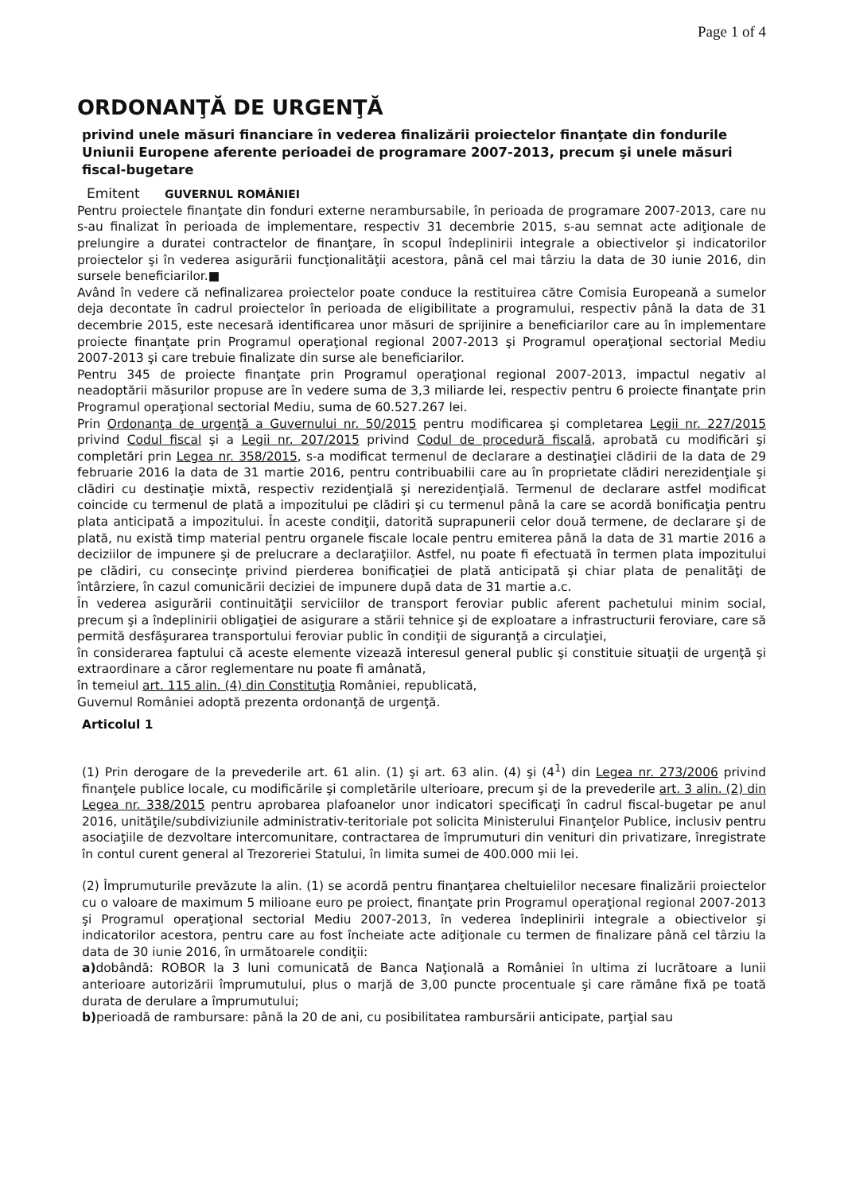Page 1 of 4
ORDONANŢĂ DE URGENŢĂ
privind unele măsuri financiare în vederea finalizării proiectelor finanţate din fondurile Uniunii Europene aferente perioadei de programare 2007-2013, precum şi unele măsuri fiscal-bugetare
Emitent GUVERNUL ROMÂNIEI
Pentru proiectele finanţate din fonduri externe nerambursabile, în perioada de programare 2007-2013, care nu s-au finalizat în perioada de implementare, respectiv 31 decembrie 2015, s-au semnat acte adiţionale de prelungire a duratei contractelor de finanţare, în scopul îndeplinirii integrale a obiectivelor şi indicatorilor proiectelor şi în vederea asigurării funcţionalităţii acestora, până cel mai târziu la data de 30 iunie 2016, din sursele beneficiarilor.■
Având în vedere că nefinalizarea proiectelor poate conduce la restituirea către Comisia Europeană a sumelor deja decontate în cadrul proiectelor în perioada de eligibilitate a programului, respectiv până la data de 31 decembrie 2015, este necesară identificarea unor măsuri de sprijinire a beneficiarilor care au în implementare proiecte finanţate prin Programul operaţional regional 2007-2013 şi Programul operaţional sectorial Mediu 2007-2013 şi care trebuie finalizate din surse ale beneficiarilor.
Pentru 345 de proiecte finanţate prin Programul operaţional regional 2007-2013, impactul negativ al neadoptării măsurilor propuse are în vedere suma de 3,3 miliarde lei, respectiv pentru 6 proiecte finanţate prin Programul operaţional sectorial Mediu, suma de 60.527.267 lei.
Prin Ordonanţa de urgenţă a Guvernului nr. 50/2015 pentru modificarea şi completarea Legii nr. 227/2015 privind Codul fiscal şi a Legii nr. 207/2015 privind Codul de procedură fiscală, aprobată cu modificări şi completări prin Legea nr. 358/2015, s-a modificat termenul de declarare a destinaţiei clădirii de la data de 29 februarie 2016 la data de 31 martie 2016, pentru contribuabilii care au în proprietate clădiri nerezidenţiale şi clădiri cu destinaţie mixtă, respectiv rezidenţială şi nerezidenţială. Termenul de declarare astfel modificat coincide cu termenul de plată a impozitului pe clădiri şi cu termenul până la care se acordă bonificaţia pentru plata anticipată a impozitului. În aceste condiţii, datorită suprapunerii celor două termene, de declarare şi de plată, nu există timp material pentru organele fiscale locale pentru emiterea până la data de 31 martie 2016 a deciziilor de impunere şi de prelucrare a declaraţiilor. Astfel, nu poate fi efectuată în termen plata impozitului pe clădiri, cu consecinţe privind pierderea bonificaţiei de plată anticipată şi chiar plata de penalităţi de întârziere, în cazul comunicării deciziei de impunere după data de 31 martie a.c.
În vederea asigurării continuităţii serviciilor de transport feroviar public aferent pachetului minim social, precum şi a îndeplinirii obligaţiei de asigurare a stării tehnice şi de exploatare a infrastructurii feroviare, care să permită desfăşurarea transportului feroviar public în condiţii de siguranţă a circulaţiei,
în considerarea faptului că aceste elemente vizează interesul general public şi constituie situaţii de urgenţă şi extraordinare a căror reglementare nu poate fi amânată,
în temeiul art. 115 alin. (4) din Constituţia României, republicată,
Guvernul României adoptă prezenta ordonanţă de urgenţă.
Articolul 1
(1) Prin derogare de la prevederile art. 61 alin. (1) şi art. 63 alin. (4) şi (4<sup>1</sup>) din Legea nr. 273/2006 privind finanţele publice locale, cu modificările şi completările ulterioare, precum şi de la prevederile art. 3 alin. (2) din Legea nr. 338/2015 pentru aprobarea plafoanelor unor indicatori specificaţi în cadrul fiscal-bugetar pe anul 2016, unităţile/subdiviziunile administrativ-teritoriale pot solicita Ministerului Finanţelor Publice, inclusiv pentru asociaţiile de dezvoltare intercomunitare, contractarea de împrumuturi din venituri din privatizare, înregistrate în contul curent general al Trezoreriei Statului, în limita sumei de 400.000 mii lei.
(2) Împrumuturile prevăzute la alin. (1) se acordă pentru finanţarea cheltuielilor necesare finalizării proiectelor cu o valoare de maximum 5 milioane euro pe proiect, finanţate prin Programul operaţional regional 2007-2013 şi Programul operaţional sectorial Mediu 2007-2013, în vederea îndeplinirii integrale a obiectivelor şi indicatorilor acestora, pentru care au fost încheiate acte adiţionale cu termen de finalizare până cel târziu la data de 30 iunie 2016, în următoarele condiţii:
a) dobândă: ROBOR la 3 luni comunicată de Banca Naţională a României în ultima zi lucrătoare a lunii anterioare autorizării împrumutului, plus o marjă de 3,00 puncte procentuale şi care rămâne fixă pe toată durata de derulare a împrumutului;
b) perioadă de rambursare: până la 20 de ani, cu posibilitatea rambursării anticipate, parţial sau